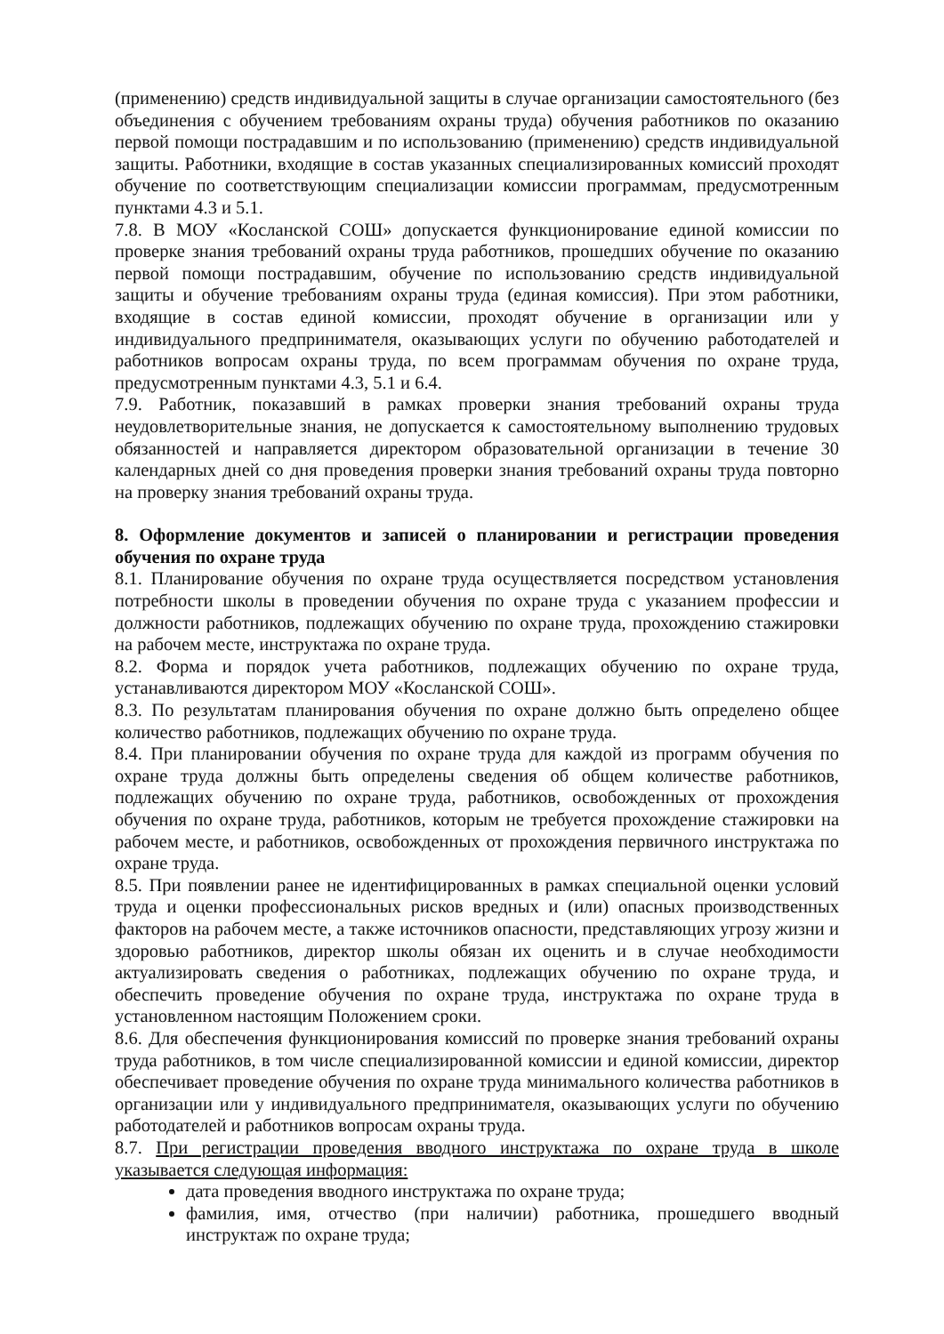(применению) средств индивидуальной защиты в случае организации самостоятельного (без объединения с обучением требованиям охраны труда) обучения работников по оказанию первой помощи пострадавшим и по использованию (применению) средств индивидуальной защиты. Работники, входящие в состав указанных специализированных комиссий проходят обучение по соответствующим специализации комиссии программам, предусмотренным пунктами 4.3 и 5.1.
7.8. В МОУ «Косланской СОШ» допускается функционирование единой комиссии по проверке знания требований охраны труда работников, прошедших обучение по оказанию первой помощи пострадавшим, обучение по использованию средств индивидуальной защиты и обучение требованиям охраны труда (единая комиссия). При этом работники, входящие в состав единой комиссии, проходят обучение в организации или у индивидуального предпринимателя, оказывающих услуги по обучению работодателей и работников вопросам охраны труда, по всем программам обучения по охране труда, предусмотренным пунктами 4.3, 5.1 и 6.4.
7.9. Работник, показавший в рамках проверки знания требований охраны труда неудовлетворительные знания, не допускается к самостоятельному выполнению трудовых обязанностей и направляется директором образовательной организации в течение 30 календарных дней со дня проведения проверки знания требований охраны труда повторно на проверку знания требований охраны труда.
8. Оформление документов и записей о планировании и регистрации проведения обучения по охране труда
8.1. Планирование обучения по охране труда осуществляется посредством установления потребности школы в проведении обучения по охране труда с указанием профессии и должности работников, подлежащих обучению по охране труда, прохождению стажировки на рабочем месте, инструктажа по охране труда.
8.2. Форма и порядок учета работников, подлежащих обучению по охране труда, устанавливаются директором МОУ «Косланской СОШ».
8.3. По результатам планирования обучения по охране должно быть определено общее количество работников, подлежащих обучению по охране труда.
8.4. При планировании обучения по охране труда для каждой из программ обучения по охране труда должны быть определены сведения об общем количестве работников, подлежащих обучению по охране труда, работников, освобожденных от прохождения обучения по охране труда, работников, которым не требуется прохождение стажировки на рабочем месте, и работников, освобожденных от прохождения первичного инструктажа по охране труда.
8.5. При появлении ранее не идентифицированных в рамках специальной оценки условий труда и оценки профессиональных рисков вредных и (или) опасных производственных факторов на рабочем месте, а также источников опасности, представляющих угрозу жизни и здоровью работников, директор школы обязан их оценить и в случае необходимости актуализировать сведения о работниках, подлежащих обучению по охране труда, и обеспечить проведение обучения по охране труда, инструктажа по охране труда в установленном настоящим Положением сроки.
8.6. Для обеспечения функционирования комиссий по проверке знания требований охраны труда работников, в том числе специализированной комиссии и единой комиссии, директор обеспечивает проведение обучения по охране труда минимального количества работников в организации или у индивидуального предпринимателя, оказывающих услуги по обучению работодателей и работников вопросам охраны труда.
8.7. При регистрации проведения вводного инструктажа по охране труда в школе указывается следующая информация:
дата проведения вводного инструктажа по охране труда;
фамилия, имя, отчество (при наличии) работника, прошедшего вводный инструктаж по охране труда;